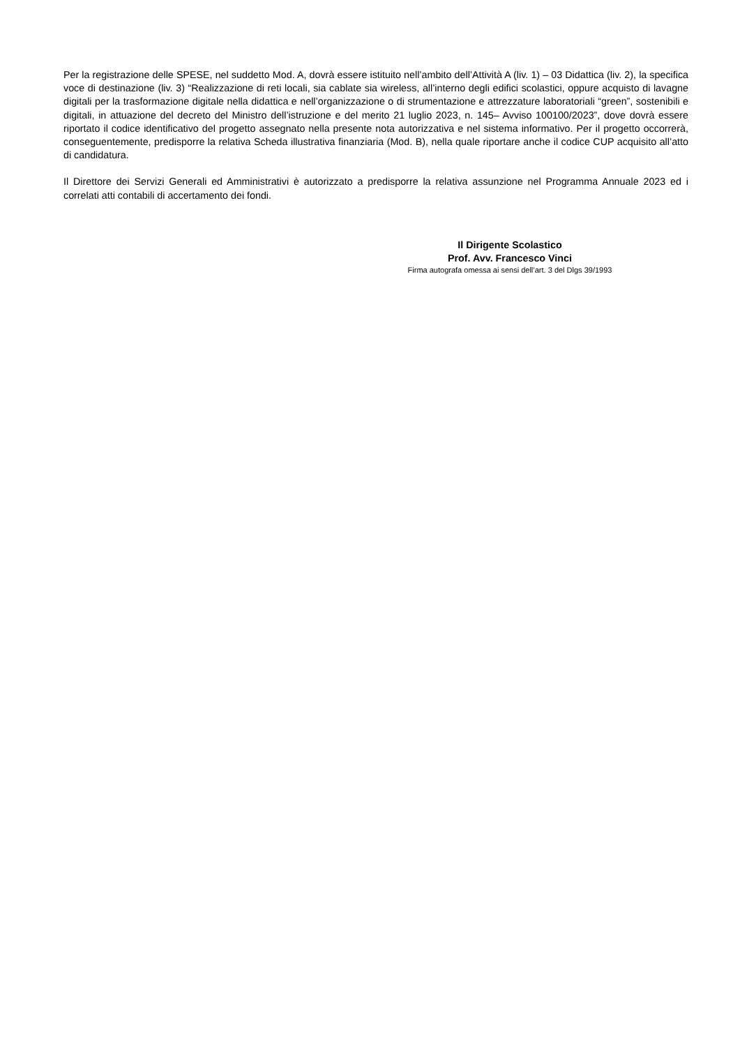Per la registrazione delle SPESE, nel suddetto Mod. A, dovrà essere istituito nell’ambito dell’Attività A (liv. 1) – 03 Didattica (liv. 2), la specifica voce di destinazione (liv. 3) “Realizzazione di reti locali, sia cablate sia wireless, all’interno degli edifici scolastici, oppure acquisto di lavagne digitali per la trasformazione digitale nella didattica e nell’organizzazione o di strumentazione e attrezzature laboratoriali “green”, sostenibili e digitali, in attuazione del decreto del Ministro dell’istruzione e del merito 21 luglio 2023, n. 145– Avviso 100100/2023”, dove dovrà essere riportato il codice identificativo del progetto assegnato nella presente nota autorizzativa e nel sistema informativo. Per il progetto occorrerà, conseguentemente, predisporre la relativa Scheda illustrativa finanziaria (Mod. B), nella quale riportare anche il codice CUP acquisito all’atto di candidatura.
Il Direttore dei Servizi Generali ed Amministrativi è autorizzato a predisporre la relativa assunzione nel Programma Annuale 2023 ed i correlati atti contabili di accertamento dei fondi.
Il Dirigente Scolastico
Prof. Avv. Francesco Vinci
Firma autografa omessa ai sensi dell’art. 3 del Dlgs 39/1993